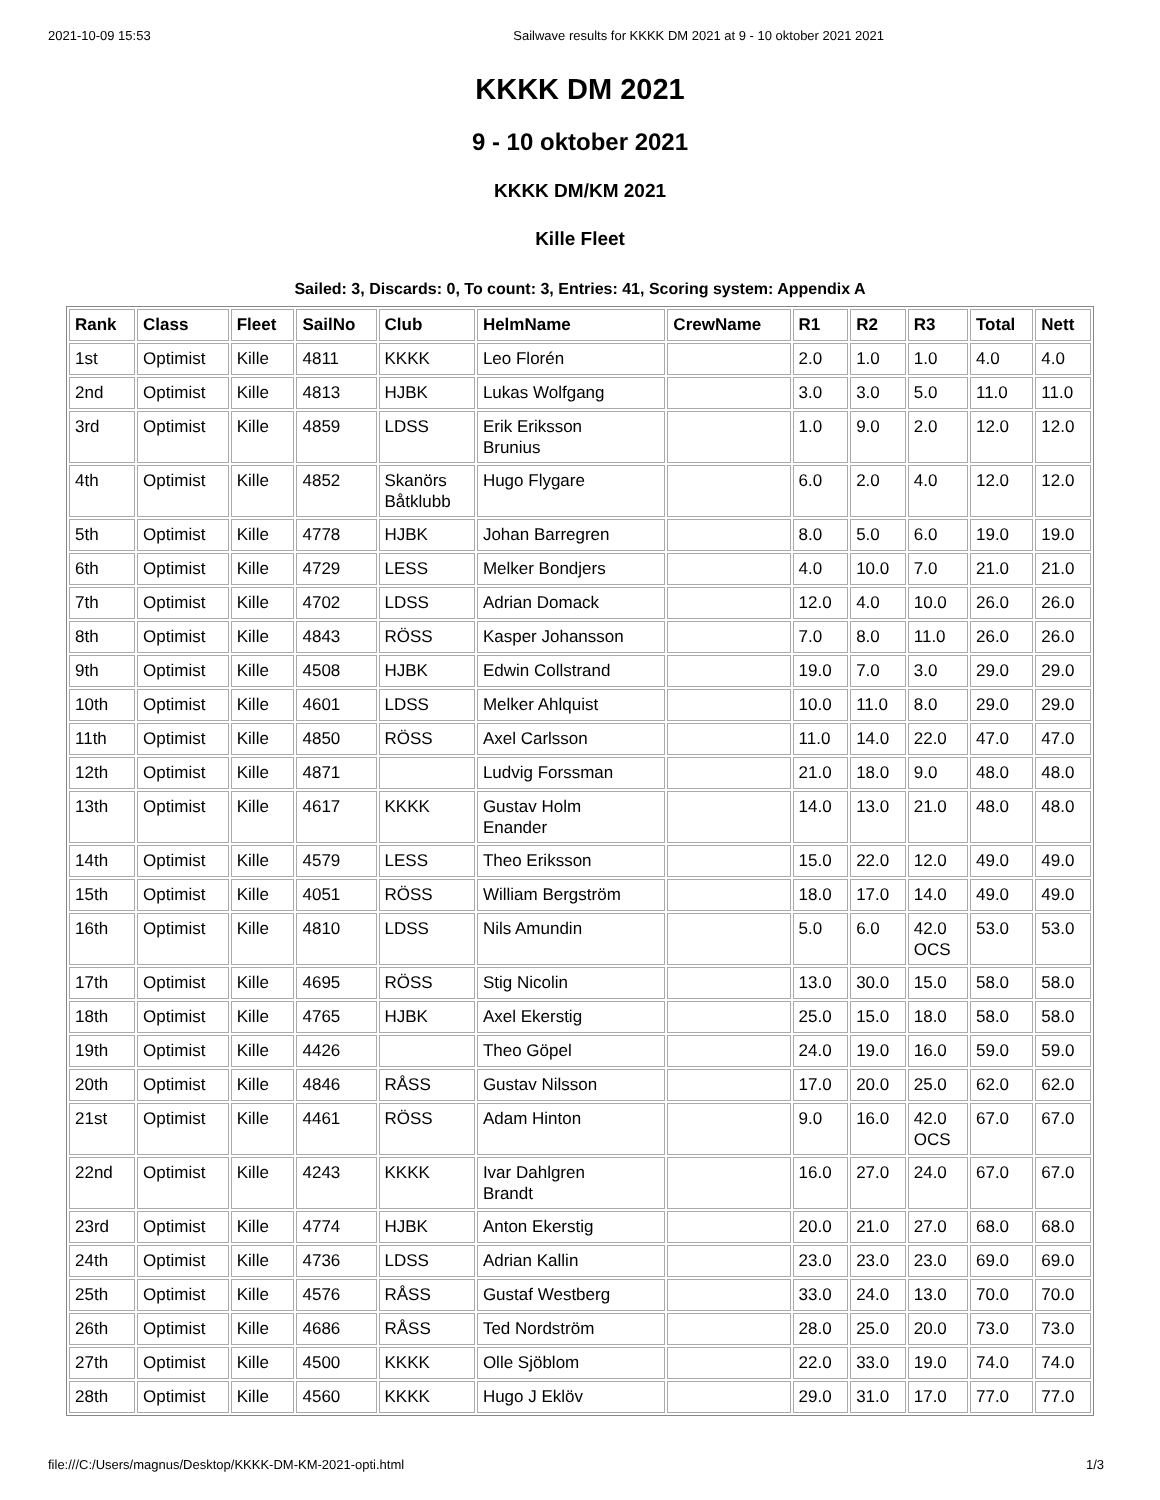2021-10-09 15:53 Sailwave results for KKKK DM 2021 at 9 - 10 oktober 2021 2021
KKKK DM 2021
9 - 10 oktober 2021
KKKK DM/KM 2021
Kille Fleet
Sailed: 3, Discards: 0, To count: 3, Entries: 41, Scoring system: Appendix A
| Rank | Class | Fleet | SailNo | Club | HelmName | CrewName | R1 | R2 | R3 | Total | Nett |
| --- | --- | --- | --- | --- | --- | --- | --- | --- | --- | --- | --- |
| 1st | Optimist | Kille | 4811 | KKKK | Leo Florén | | 2.0 | 1.0 | 1.0 | 4.0 | 4.0 |
| 2nd | Optimist | Kille | 4813 | HJBK | Lukas Wolfgang | | 3.0 | 3.0 | 5.0 | 11.0 | 11.0 |
| 3rd | Optimist | Kille | 4859 | LDSS | Erik Eriksson Brunius | | 1.0 | 9.0 | 2.0 | 12.0 | 12.0 |
| 4th | Optimist | Kille | 4852 | Skanörs Båtklubb | Hugo Flygare | | 6.0 | 2.0 | 4.0 | 12.0 | 12.0 |
| 5th | Optimist | Kille | 4778 | HJBK | Johan Barregren | | 8.0 | 5.0 | 6.0 | 19.0 | 19.0 |
| 6th | Optimist | Kille | 4729 | LESS | Melker Bondjers | | 4.0 | 10.0 | 7.0 | 21.0 | 21.0 |
| 7th | Optimist | Kille | 4702 | LDSS | Adrian Domack | | 12.0 | 4.0 | 10.0 | 26.0 | 26.0 |
| 8th | Optimist | Kille | 4843 | RÖSS | Kasper Johansson | | 7.0 | 8.0 | 11.0 | 26.0 | 26.0 |
| 9th | Optimist | Kille | 4508 | HJBK | Edwin Collstrand | | 19.0 | 7.0 | 3.0 | 29.0 | 29.0 |
| 10th | Optimist | Kille | 4601 | LDSS | Melker Ahlquist | | 10.0 | 11.0 | 8.0 | 29.0 | 29.0 |
| 11th | Optimist | Kille | 4850 | RÖSS | Axel Carlsson | | 11.0 | 14.0 | 22.0 | 47.0 | 47.0 |
| 12th | Optimist | Kille | 4871 | | Ludvig Forssman | | 21.0 | 18.0 | 9.0 | 48.0 | 48.0 |
| 13th | Optimist | Kille | 4617 | KKKK | Gustav Holm Enander | | 14.0 | 13.0 | 21.0 | 48.0 | 48.0 |
| 14th | Optimist | Kille | 4579 | LESS | Theo Eriksson | | 15.0 | 22.0 | 12.0 | 49.0 | 49.0 |
| 15th | Optimist | Kille | 4051 | RÖSS | William Bergström | | 18.0 | 17.0 | 14.0 | 49.0 | 49.0 |
| 16th | Optimist | Kille | 4810 | LDSS | Nils Amundin | | 5.0 | 6.0 | 42.0 OCS | 53.0 | 53.0 |
| 17th | Optimist | Kille | 4695 | RÖSS | Stig Nicolin | | 13.0 | 30.0 | 15.0 | 58.0 | 58.0 |
| 18th | Optimist | Kille | 4765 | HJBK | Axel Ekerstig | | 25.0 | 15.0 | 18.0 | 58.0 | 58.0 |
| 19th | Optimist | Kille | 4426 | | Theo Göpel | | 24.0 | 19.0 | 16.0 | 59.0 | 59.0 |
| 20th | Optimist | Kille | 4846 | RÅSS | Gustav Nilsson | | 17.0 | 20.0 | 25.0 | 62.0 | 62.0 |
| 21st | Optimist | Kille | 4461 | RÖSS | Adam Hinton | | 9.0 | 16.0 | 42.0 OCS | 67.0 | 67.0 |
| 22nd | Optimist | Kille | 4243 | KKKK | Ivar Dahlgren Brandt | | 16.0 | 27.0 | 24.0 | 67.0 | 67.0 |
| 23rd | Optimist | Kille | 4774 | HJBK | Anton Ekerstig | | 20.0 | 21.0 | 27.0 | 68.0 | 68.0 |
| 24th | Optimist | Kille | 4736 | LDSS | Adrian Kallin | | 23.0 | 23.0 | 23.0 | 69.0 | 69.0 |
| 25th | Optimist | Kille | 4576 | RÅSS | Gustaf Westberg | | 33.0 | 24.0 | 13.0 | 70.0 | 70.0 |
| 26th | Optimist | Kille | 4686 | RÅSS | Ted Nordström | | 28.0 | 25.0 | 20.0 | 73.0 | 73.0 |
| 27th | Optimist | Kille | 4500 | KKKK | Olle Sjöblom | | 22.0 | 33.0 | 19.0 | 74.0 | 74.0 |
| 28th | Optimist | Kille | 4560 | KKKK | Hugo J Eklöv | | 29.0 | 31.0 | 17.0 | 77.0 | 77.0 |
file:///C:/Users/magnus/Desktop/KKKK-DM-KM-2021-opti.html 1/3